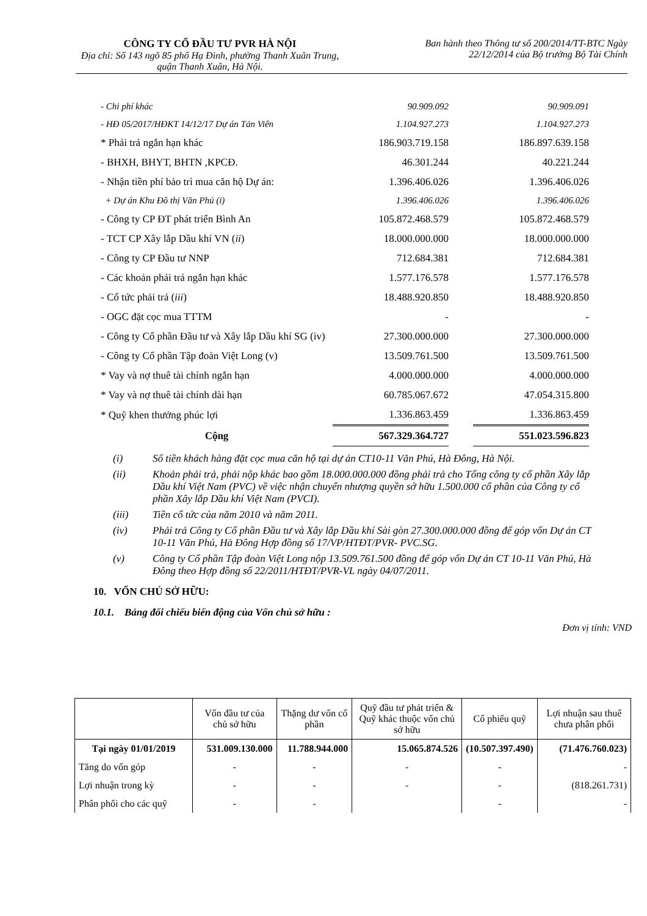CÔNG TY CỔ ĐẦU TƯ PVR HÀ NỘI
Địa chỉ: Số 143 ngõ 85 phố Hạ Đình, phường Thanh Xuân Trung, quận Thanh Xuân, Hà Nội.
Ban hành theo Thông tư số 200/2014/TT-BTC Ngày
22/12/2014 của Bộ trưởng Bộ Tài Chính
| - Chi phí khác | 90.909.092 | | 90.909.091 |
| - HĐ 05/2017/HĐKT 14/12/17 Dự án Tản Viên | 1.104.927.273 | | 1.104.927.273 |
| * Phải trả ngắn hạn khác | 186.903.719.158 | | 186.897.639.158 |
| - BHXH, BHYT, BHTN ,KPCĐ. | 46.301.244 | | 40.221.244 |
| - Nhận tiền phí bảo trì mua căn hộ Dự án: | 1.396.406.026 | | 1.396.406.026 |
| + Dự án Khu Đô thị Văn Phú (i) | 1.396.406.026 | | 1.396.406.026 |
| - Công ty CP ĐT phát triển Bình An | 105.872.468.579 | | 105.872.468.579 |
| - TCT CP Xây lắp Dầu khí VN ( ii ) | 18.000.000.000 | | 18.000.000.000 |
| - Công ty CP Đầu tư NNP | 712.684.381 | | 712.684.381 |
| - Các khoản phải trả ngắn hạn khác | 1.577.176.578 | | 1.577.176.578 |
| - Cổ tức phải trả ( iii ) | 18.488.920.850 | | 18.488.920.850 |
| - OGC đặt cọc mua TTTM | - | | - |
| - Công ty Cổ phần Đầu tư và Xây lắp Dầu khí SG (iv) | 27.300.000.000 | | 27.300.000.000 |
| - Công ty Cổ phần Tập đoàn Việt Long (v) | 13.509.761.500 | | 13.509.761.500 |
| * Vay và nợ thuê tài chính ngắn hạn | 4.000.000.000 | | 4.000.000.000 |
| * Vay và nợ thuê tài chính dài hạn | 60.785.067.672 | | 47.054.315.800 |
| * Quỹ khen thưởng phúc lợi | 1.336.863.459 | | 1.336.863.459 |
| Cộng | 567.329.364.727 | | 551.023.596.823 |
(i) Số tiền khách hàng đặt cọc mua căn hộ tại dự án CT10-11 Văn Phú, Hà Đông, Hà Nội.
(ii) Khoản phải trả, phải nộp khác bao gồm 18.000.000.000 đồng phải trả cho Tổng công ty cổ phần Xây lắp Dầu khí Việt Nam (PVC) về việc nhận chuyển nhượng quyền sở hữu 1.500.000 cổ phần của Công ty cổ phần Xây lắp Dầu khí Việt Nam (PVCI).
(iii) Tiền cổ tức của năm 2010 và năm 2011.
(iv) Phải trả Công ty Cổ phần Đầu tư và Xây lắp Dầu khí Sài gòn 27.300.000.000 đồng để góp vốn Dự án CT 10-11 Văn Phú, Hà Đông Hợp đồng số 17/VP/HTĐT/PVR- PVC.SG.
(v) Công ty Cổ phần Tập đoàn Việt Long nộp 13.509.761.500 đồng để góp vốn Dự án CT 10-11 Văn Phú, Hà Đông theo Hợp đồng số 22/2011/HTĐT/PVR-VL ngày 04/07/2011.
10. VỐN CHỦ SỞ HỮU:
10.1. Bảng đối chiếu biến động của Vốn chủ sở hữu :
Đơn vị tính: VND
| | Vốn đầu tư của chủ sở hữu | Thặng dư vốn cổ phần | Quỹ đầu tư phát triển & Quỹ khác thuộc vốn chủ sở hữu | Cổ phiếu quỹ | Lợi nhuận sau thuế chưa phân phối |
| --- | --- | --- | --- | --- | --- |
| Tại ngày 01/01/2019 | 531.009.130.000 | 11.788.944.000 | 15.065.874.526 | (10.507.397.490) | (71.476.760.023) |
| Tăng do vốn góp | - | - | - | - | - |
| Lợi nhuận trong kỳ | - | - | - | - | (818.261.731) |
| Phân phối cho các quỹ | - | - | | - | - |